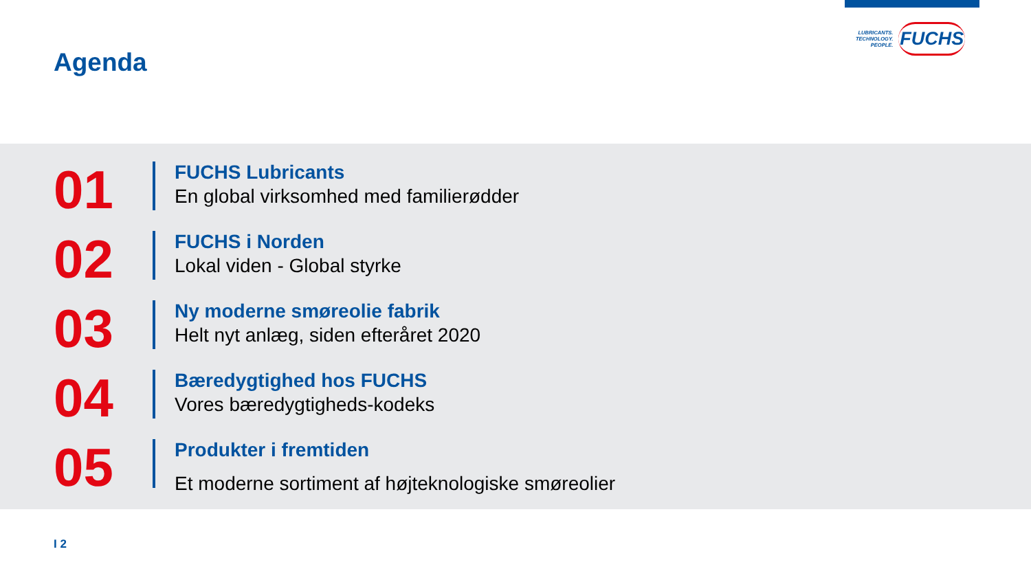Agenda
LUBRICANTS.
TECHNOLOGY.
PEOPLE.
FUCHS
01
FUCHS Lubricants
En global virksomhed med familierødder
02
FUCHS i Norden
Lokal viden - Global styrke
03
Ny moderne smøreolie fabrik
Helt nyt anlæg, siden efteråret 2020
04
Bæredygtighed hos FUCHS
Vores bæredygtigheds-kodeks
05
Produkter i fremtiden
Et moderne sortiment af højteknologiske smøreolier
I 2